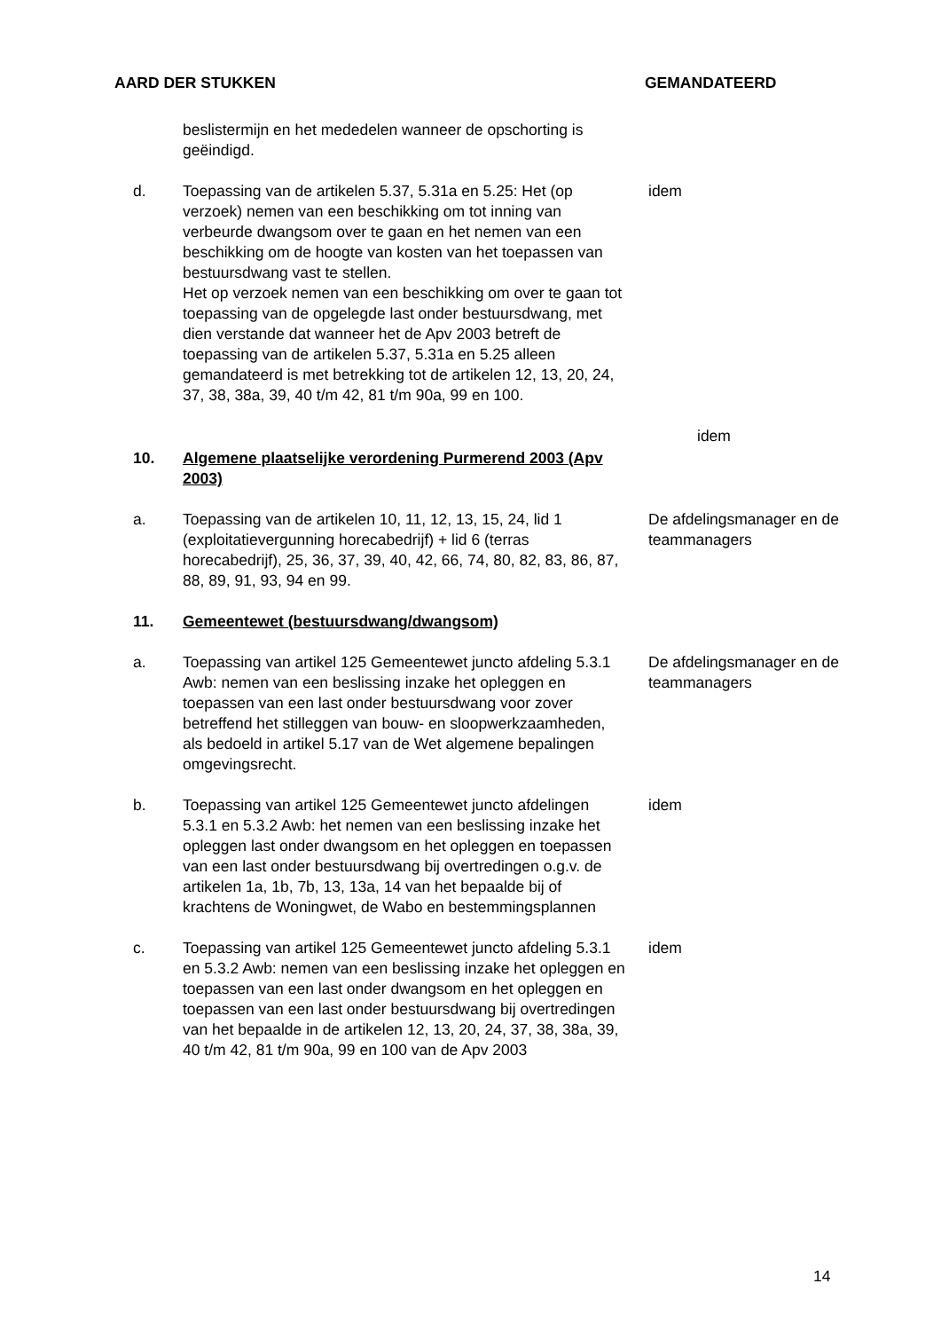AARD DER STUKKEN GEMANDATEERD
beslistermijn en het mededelen wanneer de opschorting is geëindigd.
d. Toepassing van de artikelen 5.37, 5.31a en 5.25: Het (op verzoek) nemen van een beschikking om tot inning van verbeurde dwangsom over te gaan en het nemen van een beschikking om de hoogte van kosten van het toepassen van bestuursdwang vast te stellen.
Het op verzoek nemen van een beschikking om over te gaan tot toepassing van de opgelegde last onder bestuursdwang, met dien verstande dat wanneer het de Apv 2003 betreft de toepassing van de artikelen 5.37, 5.31a en 5.25 alleen gemandateerd is met betrekking tot de artikelen 12, 13, 20, 24, 37, 38, 38a, 39, 40 t/m 42, 81 t/m 90a, 99 en 100.
idem
idem
10. Algemene plaatselijke verordening Purmerend 2003 (Apv 2003)
a. Toepassing van de artikelen 10, 11, 12, 13, 15, 24, lid 1 (exploitatievergunning horecabedrijf) + lid 6 (terras horecabedrijf), 25, 36, 37, 39, 40, 42, 66, 74, 80, 82, 83, 86, 87, 88, 89, 91, 93, 94 en 99.
De afdelingsmanager en de teammanagers
11. Gemeentewet (bestuursdwang/dwangsom)
a. Toepassing van artikel 125 Gemeentewet juncto afdeling 5.3.1 Awb: nemen van een beslissing inzake het opleggen en toepassen van een last onder bestuursdwang voor zover betreffend het stilleggen van bouw- en sloopwerkzaamheden, als bedoeld in artikel 5.17 van de Wet algemene bepalingen omgevingsrecht.
De afdelingsmanager en de teammanagers
b. Toepassing van artikel 125 Gemeentewet juncto afdelingen 5.3.1 en 5.3.2 Awb: het nemen van een beslissing inzake het opleggen last onder dwangsom en het opleggen en toepassen van een last onder bestuursdwang bij overtredingen o.g.v. de artikelen 1a, 1b, 7b, 13, 13a, 14 van het bepaalde bij of krachtens de Woningwet, de Wabo en bestemmingsplannen
idem
c. Toepassing van artikel 125 Gemeentewet juncto afdeling 5.3.1 en 5.3.2 Awb: nemen van een beslissing inzake het opleggen en toepassen van een last onder dwangsom en het opleggen en toepassen van een last onder bestuursdwang bij overtredingen van het bepaalde in de artikelen 12, 13, 20, 24, 37, 38, 38a, 39, 40 t/m 42, 81 t/m 90a, 99 en 100 van de Apv 2003
idem
14